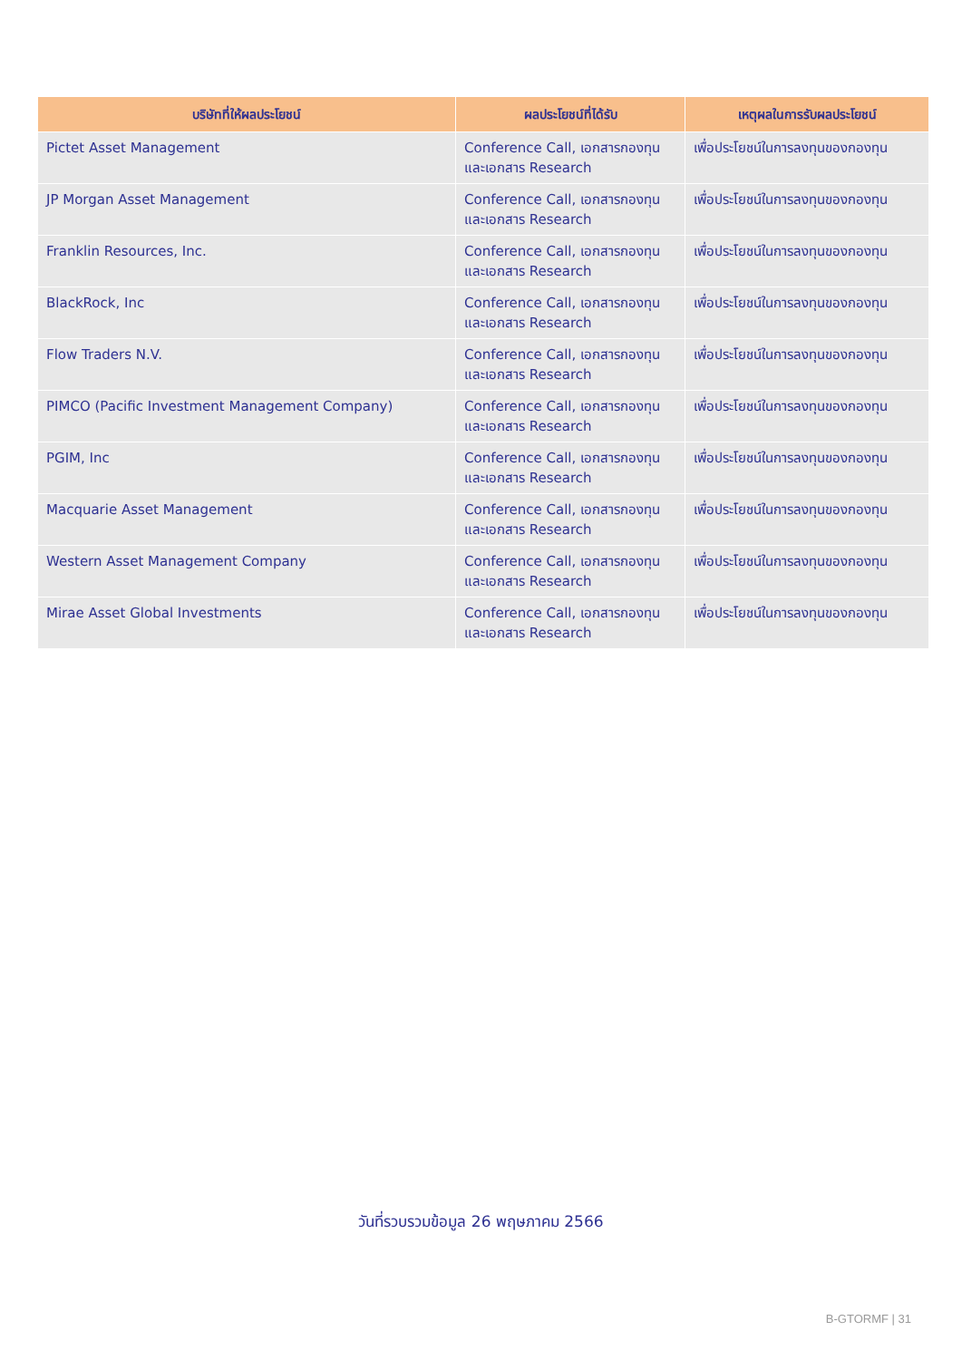| บริษัทที่ให้ผลประโยชน์ | ผลประโยชน์ที่ได้รับ | เหตุผลในการรับผลประโยชน์ |
| --- | --- | --- |
| Pictet Asset Management | Conference Call, เอกสารกองทุน และเอกสาร Research | เพื่อประโยชน์ในการลงทุนของกองทุน |
| JP Morgan Asset Management | Conference Call, เอกสารกองทุน และเอกสาร Research | เพื่อประโยชน์ในการลงทุนของกองทุน |
| Franklin Resources, Inc. | Conference Call, เอกสารกองทุน และเอกสาร Research | เพื่อประโยชน์ในการลงทุนของกองทุน |
| BlackRock, Inc | Conference Call, เอกสารกองทุน และเอกสาร Research | เพื่อประโยชน์ในการลงทุนของกองทุน |
| Flow Traders N.V. | Conference Call, เอกสารกองทุน และเอกสาร Research | เพื่อประโยชน์ในการลงทุนของกองทุน |
| PIMCO (Pacific Investment Management Company) | Conference Call, เอกสารกองทุน และเอกสาร Research | เพื่อประโยชน์ในการลงทุนของกองทุน |
| PGIM, Inc | Conference Call, เอกสารกองทุน และเอกสาร Research | เพื่อประโยชน์ในการลงทุนของกองทุน |
| Macquarie Asset Management | Conference Call, เอกสารกองทุน และเอกสาร Research | เพื่อประโยชน์ในการลงทุนของกองทุน |
| Western Asset Management Company | Conference Call, เอกสารกองทุน และเอกสาร Research | เพื่อประโยชน์ในการลงทุนของกองทุน |
| Mirae Asset Global Investments | Conference Call, เอกสารกองทุน และเอกสาร Research | เพื่อประโยชน์ในการลงทุนของกองทุน |
วันที่รวบรวมข้อมูล 26 พฤษภาคม 2566
B-GTORMF | 31